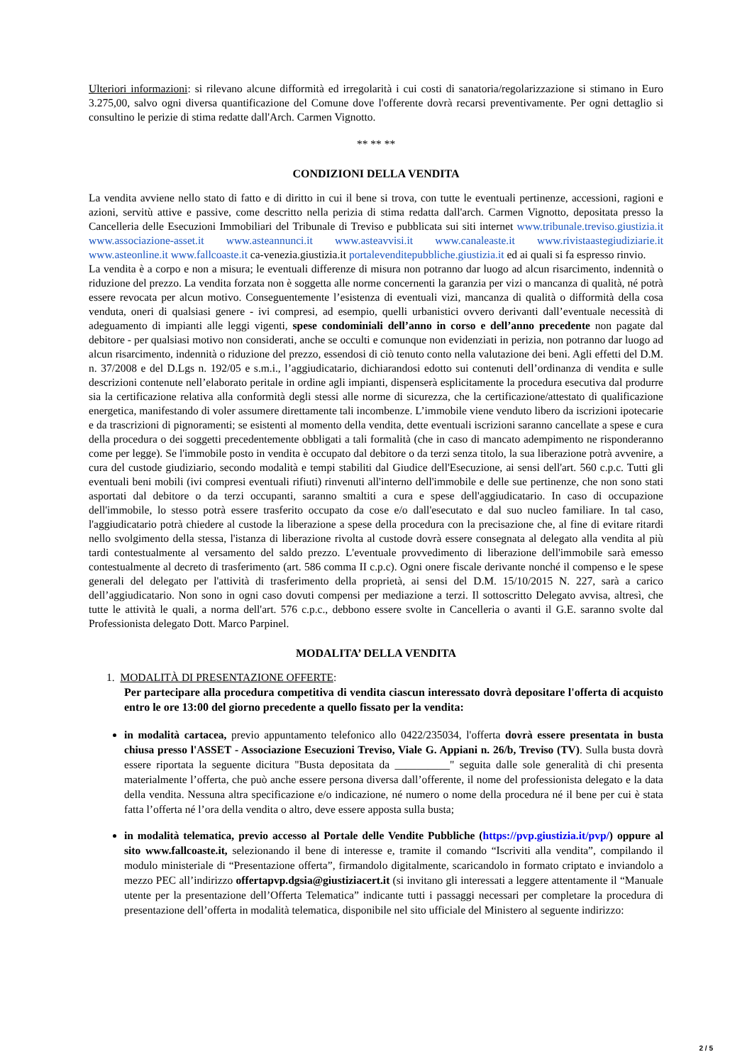Ulteriori informazioni: si rilevano alcune difformità ed irregolarità i cui costi di sanatoria/regolarizzazione si stimano in Euro 3.275,00, salvo ogni diversa quantificazione del Comune dove l'offerente dovrà recarsi preventivamente. Per ogni dettaglio si consultino le perizie di stima redatte dall'Arch. Carmen Vignotto.
** ** **
CONDIZIONI DELLA VENDITA
La vendita avviene nello stato di fatto e di diritto in cui il bene si trova, con tutte le eventuali pertinenze, accessioni, ragioni e azioni, servitù attive e passive, come descritto nella perizia di stima redatta dall'arch. Carmen Vignotto, depositata presso la Cancelleria delle Esecuzioni Immobiliari del Tribunale di Treviso e pubblicata sui siti internet www.tribunale.treviso.giustizia.it www.associazione-asset.it www.asteannunci.it www.asteavvisi.it www.canaleaste.it www.rivistaastegiudiziarie.it www.asteonline.it www.fallcoaste.it ca-venezia.giustizia.it portalevenditepubbliche.giustizia.it ed ai quali si fa espresso rinvio.
La vendita è a corpo e non a misura; le eventuali differenze di misura non potranno dar luogo ad alcun risarcimento, indennità o riduzione del prezzo. La vendita forzata non è soggetta alle norme concernenti la garanzia per vizi o mancanza di qualità, né potrà essere revocata per alcun motivo. Conseguentemente l’esistenza di eventuali vizi, mancanza di qualità o difformità della cosa venduta, oneri di qualsiasi genere - ivi compresi, ad esempio, quelli urbanistici ovvero derivanti dall’eventuale necessità di adeguamento di impianti alle leggi vigenti, spese condominiali dell’anno in corso e dell’anno precedente non pagate dal debitore - per qualsiasi motivo non considerati, anche se occulti e comunque non evidenziati in perizia, non potranno dar luogo ad alcun risarcimento, indennità o riduzione del prezzo, essendosi di ciò tenuto conto nella valutazione dei beni. Agli effetti del D.M. n. 37/2008 e del D.Lgs n. 192/05 e s.m.i., l’aggiudicatario, dichiarandosi edotto sui contenuti dell’ordinanza di vendita e sulle descrizioni contenute nell’elaborato peritale in ordine agli impianti, dispenserà esplicitamente la procedura esecutiva dal produrre sia la certificazione relativa alla conformità degli stessi alle norme di sicurezza, che la certificazione/attestato di qualificazione energetica, manifestando di voler assumere direttamente tali incombenze. L’immobile viene venduto libero da iscrizioni ipotecarie e da trascrizioni di pignoramenti; se esistenti al momento della vendita, dette eventuali iscrizioni saranno cancellate a spese e cura della procedura o dei soggetti precedentemente obbligati a tali formalità (che in caso di mancato adempimento ne risponderanno come per legge). Se l'immobile posto in vendita è occupato dal debitore o da terzi senza titolo, la sua liberazione potrà avvenire, a cura del custode giudiziario, secondo modalità e tempi stabiliti dal Giudice dell'Esecuzione, ai sensi dell'art. 560 c.p.c. Tutti gli eventuali beni mobili (ivi compresi eventuali rifiuti) rinvenuti all'interno dell'immobile e delle sue pertinenze, che non sono stati asportati dal debitore o da terzi occupanti, saranno smaltiti a cura e spese dell'aggiudicatario. In caso di occupazione dell'immobile, lo stesso potrà essere trasferito occupato da cose e/o dall'esecutato e dal suo nucleo familiare. In tal caso, l'aggiudicatario potrà chiedere al custode la liberazione a spese della procedura con la precisazione che, al fine di evitare ritardi nello svolgimento della stessa, l'istanza di liberazione rivolta al custode dovrà essere consegnata al delegato alla vendita al più tardi contestualmente al versamento del saldo prezzo. L'eventuale provvedimento di liberazione dell'immobile sarà emesso contestualmente al decreto di trasferimento (art. 586 comma II c.p.c). Ogni onere fiscale derivante nonché il compenso e le spese generali del delegato per l'attività di trasferimento della proprietà, ai sensi del D.M. 15/10/2015 N. 227, sarà a carico dell’aggiudicatario. Non sono in ogni caso dovuti compensi per mediazione a terzi. Il sottoscritto Delegato avvisa, altresì, che tutte le attività le quali, a norma dell'art. 576 c.p.c., debbono essere svolte in Cancelleria o avanti il G.E. saranno svolte dal Professionista delegato Dott. Marco Parpinel.
MODALITA’ DELLA VENDITA
1. MODALITÀ DI PRESENTAZIONE OFFERTE:
Per partecipare alla procedura competitiva di vendita ciascun interessato dovrà depositare l'offerta di acquisto entro le ore 13:00 del giorno precedente a quello fissato per la vendita:
in modalità cartacea, previo appuntamento telefonico allo 0422/235034, l'offerta dovrà essere presentata in busta chiusa presso l'ASSET - Associazione Esecuzioni Treviso, Viale G. Appiani n. 26/b, Treviso (TV). Sulla busta dovrà essere riportata la seguente dicitura "Busta depositata da __________" seguita dalle sole generalità di chi presenta materialmente l’offerta, che può anche essere persona diversa dall’offerente, il nome del professionista delegato e la data della vendita. Nessuna altra specificazione e/o indicazione, né numero o nome della procedura né il bene per cui è stata fatta l’offerta né l’ora della vendita o altro, deve essere apposta sulla busta;
in modalità telematica, previo accesso al Portale delle Vendite Pubbliche (https://pvp.giustizia.it/pvp/) oppure al sito www.fallcoaste.it, selezionando il bene di interesse e, tramite il comando “Iscriviti alla vendita”, compilando il modulo ministeriale di “Presentazione offerta”, firmandolo digitalmente, scaricandolo in formato criptato e inviandolo a mezzo PEC all’indirizzo offertapvp.dgsia@giustiziacert.it (si invitano gli interessati a leggere attentamente il “Manuale utente per la presentazione dell’Offerta Telematica” indicante tutti i passaggi necessari per completare la procedura di presentazione dell’offerta in modalità telematica, disponibile nel sito ufficiale del Ministero al seguente indirizzo:
2 / 5